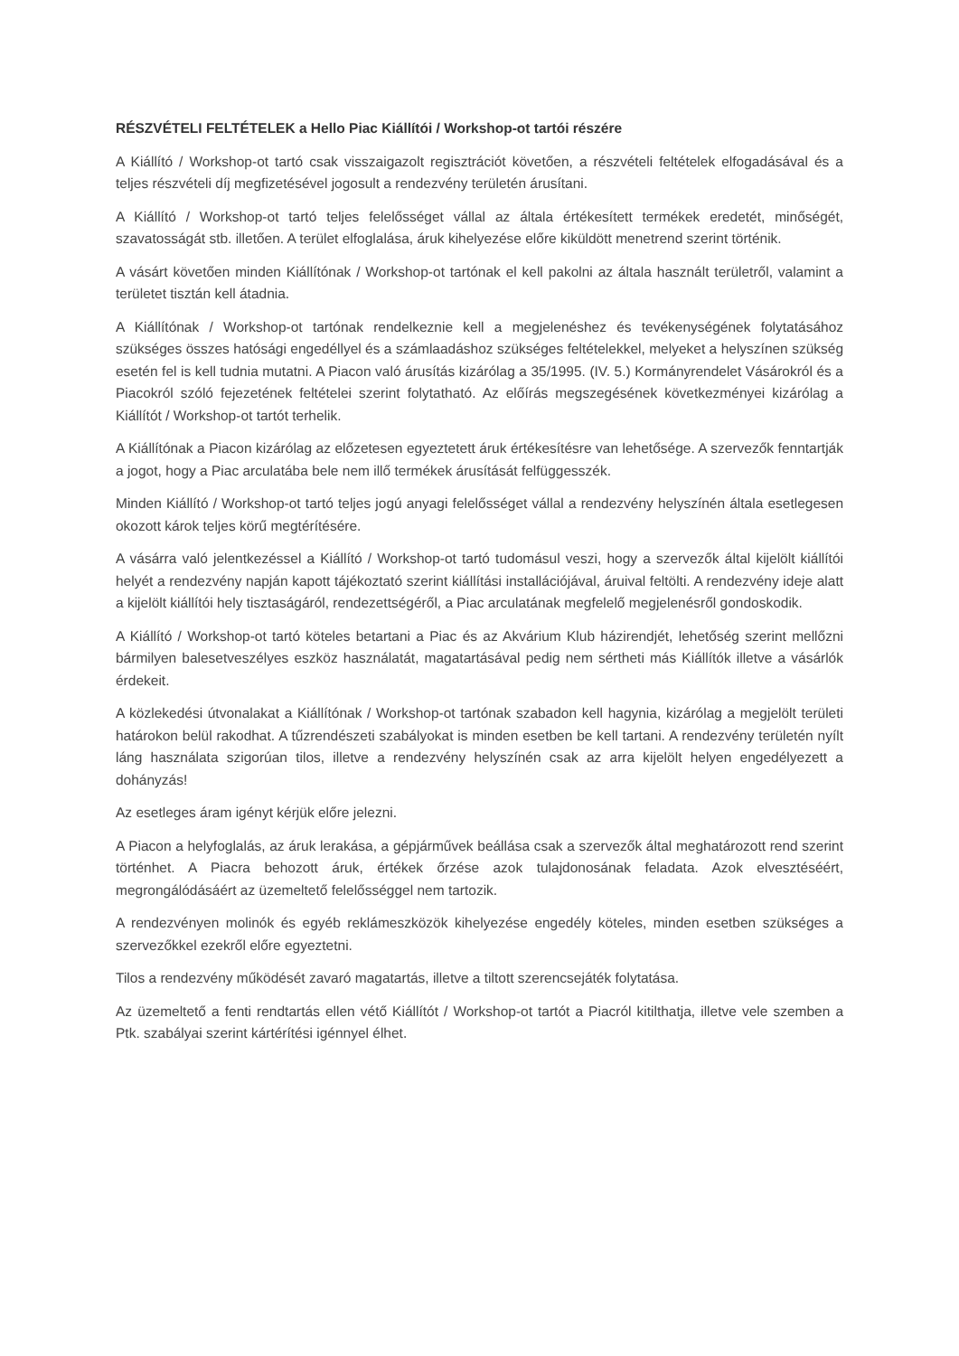RÉSZVÉTELI FELTÉTELEK a Hello Piac Kiállítói / Workshop-ot tartói részére
A Kiállító / Workshop-ot tartó csak visszaigazolt regisztrációt követően, a részvételi feltételek elfogadásával és a teljes részvételi díj megfizetésével jogosult a rendezvény területén árusítani.
A Kiállító / Workshop-ot tartó teljes felelősséget vállal az általa értékesített termékek eredetét, minőségét, szavatosságát stb. illetően. A terület elfoglalása, áruk kihelyezése előre kiküldött menetrend szerint történik.
A vásárt követően minden Kiállítónak / Workshop-ot tartónak el kell pakolni az általa használt területről, valamint a területet tisztán kell átadnia.
A Kiállítónak / Workshop-ot tartónak rendelkeznie kell a megjelenéshez és tevékenységének folytatásához szükséges összes hatósági engedéllyel és a számlaadáshoz szükséges feltételekkel, melyeket a helyszínen szükség esetén fel is kell tudnia mutatni. A Piacon való árusítás kizárólag a 35/1995. (IV. 5.) Kormányrendelet Vásárokról és a Piacokról szóló fejezetének feltételei szerint folytatható. Az előírás megszegésének következményei kizárólag a Kiállítót / Workshop-ot tartót terhelik.
A Kiállítónak a Piacon kizárólag az előzetesen egyeztetett áruk értékesítésre van lehetősége. A szervezők fenntartják a jogot, hogy a Piac arculatába bele nem illő termékek árusítását felfüggesszék.
Minden Kiállító / Workshop-ot tartó teljes jogú anyagi felelősséget vállal a rendezvény helyszínén általa esetlegesen okozott károk teljes körű megtérítésére.
A vásárra való jelentkezéssel a Kiállító / Workshop-ot tartó tudomásul veszi, hogy a szervezők által kijelölt kiállítói helyét a rendezvény napján kapott tájékoztató szerint kiállítási installációjával, áruival feltölti. A rendezvény ideje alatt a kijelölt kiállítói hely tisztaságáról, rendezettségéről, a Piac arculatának megfelelő megjelenésről gondoskodik.
A Kiállító / Workshop-ot tartó köteles betartani a Piac és az Akvárium Klub házirendjét, lehetőség szerint mellőzni bármilyen balesetveszélyes eszköz használatát, magatartásával pedig nem sértheti más Kiállítók illetve a vásárlók érdekeit.
A közlekedési útvonalakat a Kiállítónak / Workshop-ot tartónak szabadon kell hagynia, kizárólag a megjelölt területi határokon belül rakodhat. A tűzrendészeti szabályokat is minden esetben be kell tartani. A rendezvény területén nyílt láng használata szigorúan tilos, illetve a rendezvény helyszínén csak az arra kijelölt helyen engedélyezett a dohányzás!
Az esetleges áram igényt kérjük előre jelezni.
A Piacon a helyfoglalás, az áruk lerakása, a gépjárművek beállása csak a szervezők által meghatározott rend szerint történhet. A Piacra behozott áruk, értékek őrzése azok tulajdonosának feladata. Azok elvesztéséért, megrongálódásáért az üzemeltető felelősséggel nem tartozik.
A rendezvényen molinók és egyéb reklámeszközök kihelyezése engedély köteles, minden esetben szükséges a szervezőkkel ezekről előre egyeztetni.
Tilos a rendezvény működését zavaró magatartás, illetve a tiltott szerencsejáték folytatása.
Az üzemeltető a fenti rendtartás ellen vétő Kiállítót / Workshop-ot tartót a Piacról kitilthatja, illetve vele szemben a Ptk. szabályai szerint kártérítési igénnyel élhet.